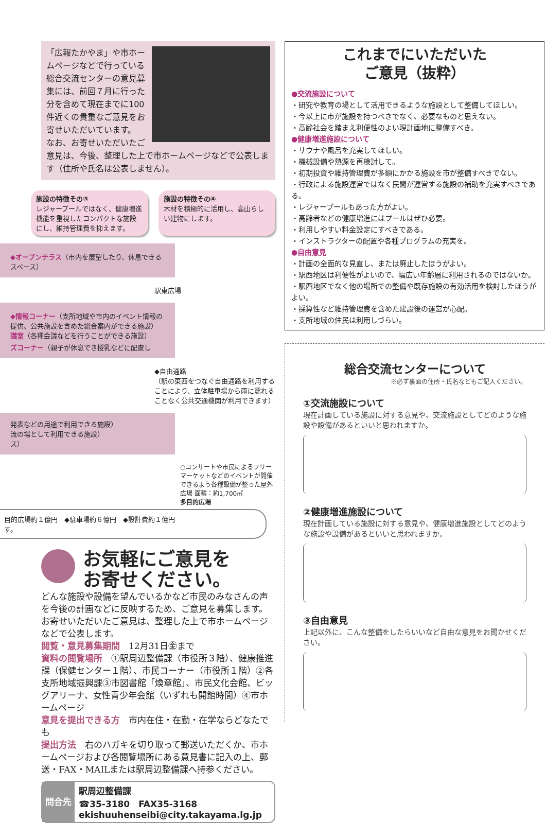「広報たかやま」や市ホームページなどで行っている総合交流センターの意見募集には、前回７月に行った分を含めて現在までに100件近くの貴重なご意見をお寄せいただいています。
なお、お寄せいただいたご意見は、今後、整理した上で市ホームページなどで公表します（住所や氏名は公表しません）。
施設の特徴その③
レジャープールではなく、健康増進機能を重視したコンパクトな施設にし、維持管理費を抑えます。
施設の特徴その④
木材を積極的に活用し、高山らしい建物にします。
◆オープンテラス（市内を展望したり、休息できるスペース）
駅東広場
◆情報コーナー（支所地域や市内のイベント情報の提供、公共施設を含めた総合案内ができる施設）
議室（各種会議などを行うことができる施設）
ズコーナー（親子が休息でき授乳などに配慮し
◆自由通路
（駅の東西をつなぐ自由通路を利用することにより、立体駐車場から雨に濡れることなく公共交通機関が利用できます）
発表などの用途で利用できる施設）
流の場として利用できる施設）
ス）
○コンサートや市民によるフリーマーケットなどのイベントが開催できるよう各種設備が整った屋外広場 面積：約1,700㎡
多目的広場
目的広場約１億円　◆駐車場約６億円　◆設計費約１億円
す。
お気軽にご意見を
お寄せください。
どんな施設や設備を望んでいるかなど市民のみなさんの声を今後の計画などに反映するため、ご意見を募集します。お寄せいただいたご意見は、整理した上で市ホームページなどで公表します。
閲覧・意見募集期間　12月31日㊎まで
資料の閲覧場所　①駅周辺整備課（市役所３階）、健康推進課（保健センター１階）、市民コーナー（市役所１階）②各支所地域振興課③市図書館「煥章館」、市民文化会館、ビッグアリーナ、女性青少年会館（いずれも開館時間）④市ホームページ
意見を提出できる方　市内在住・在勤・在学ならどなたでも
提出方法　右のハガキを切り取って郵送いただくか、市ホームページおよび各閲覧場所にある意見書に記入の上、郵送・FAX・MAILまたは駅周辺整備課へ持参ください。
問合先
駅周辺整備課
☎35-3180　FAX35-3168
ekishuuhenseibi@city.takayama.lg.jp
これまでにいただいた
ご意見（抜粋）
●交流施設について
・研究や教育の場として活用できるような施設として整備してほしい。
・今以上に市が施設を持つべきでなく、必要なものと思えない。
・高齢社会を踏まえ利便性のよい現計画地に整備すべき。
●健康増進施設について
・サウナや風呂を充実してほしい。
・機械設備や熱源を再検討して。
・初期投資や維持管理費が多額にかかる施設を市が整備すべきでない。
・行政による施設運営ではなく民間が運営する施設の補助を充実すべきである。
・レジャープールもあった方がよい。
・高齢者などの健康増進にはプールはぜひ必要。
・利用しやすい料金設定にすべきである。
・インストラクターの配置や各種プログラムの充実を。
●自由意見
・計画の全面的な見直し、または廃止したほうがよい。
・駅西地区は利便性がよいので、幅広い年齢層に利用されるのではないか。
・駅西地区でなく他の場所での整備や既存施設の有効活用を検討したほうがよい。
・採算性など維持管理費を含めた建設後の運営が心配。
・支所地域の住民は利用しづらい。
総合交流センターについて
※必ず裏面の住所・氏名などもご記入ください。
①交流施設について
現在計画している施設に対する意見や、交流施設としてどのような施設や設備があるといいと思われますか。
②健康増進施設について
現在計画している施設に対する意見や、健康増進施設としてどのような施設や設備があるといいと思われますか。
③自由意見
上記以外に、こんな整備をしたらいいなど自由な意見をお聞かせください。